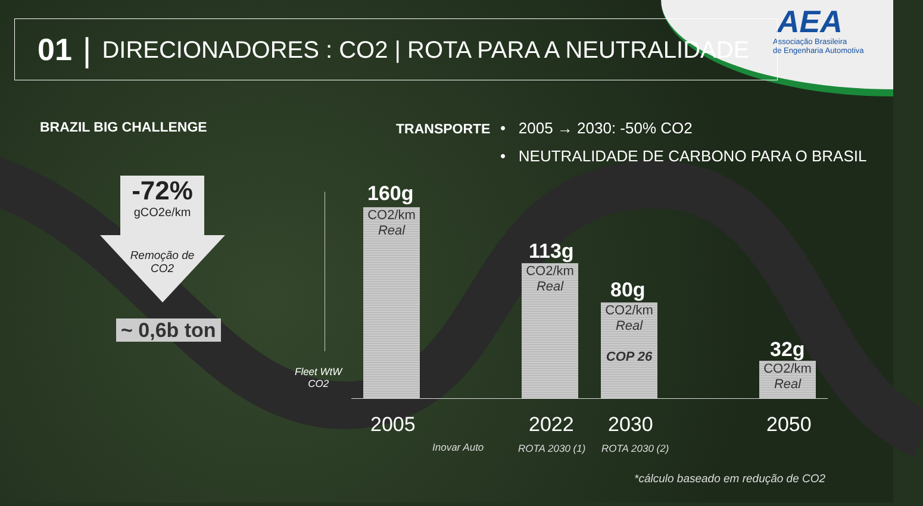AEA
Associação Brasileira
de Engenharia Automotiva
01 | DIRECIONADORES : CO2 | ROTA PARA A NEUTRALIDADE
BRAZIL BIG CHALLENGE TRANSPORTE
• 2005 → 2030: -50% CO2
• NEUTRALIDADE DE CARBONO PARA O BRASIL
-72%
gCO2e/km
Remoção de CO2
~ 0,6b ton
Fleet WtW
CO2
160g
CO2/km
Real
113g
CO2/km
Real
80g
CO2/km
Real
COP 26
32g
CO2/km
Real
2005 2022 2030 2050
Inovar Auto ROTA 2030 (1) ROTA 2030 (2)
*cálculo baseado em redução de CO2